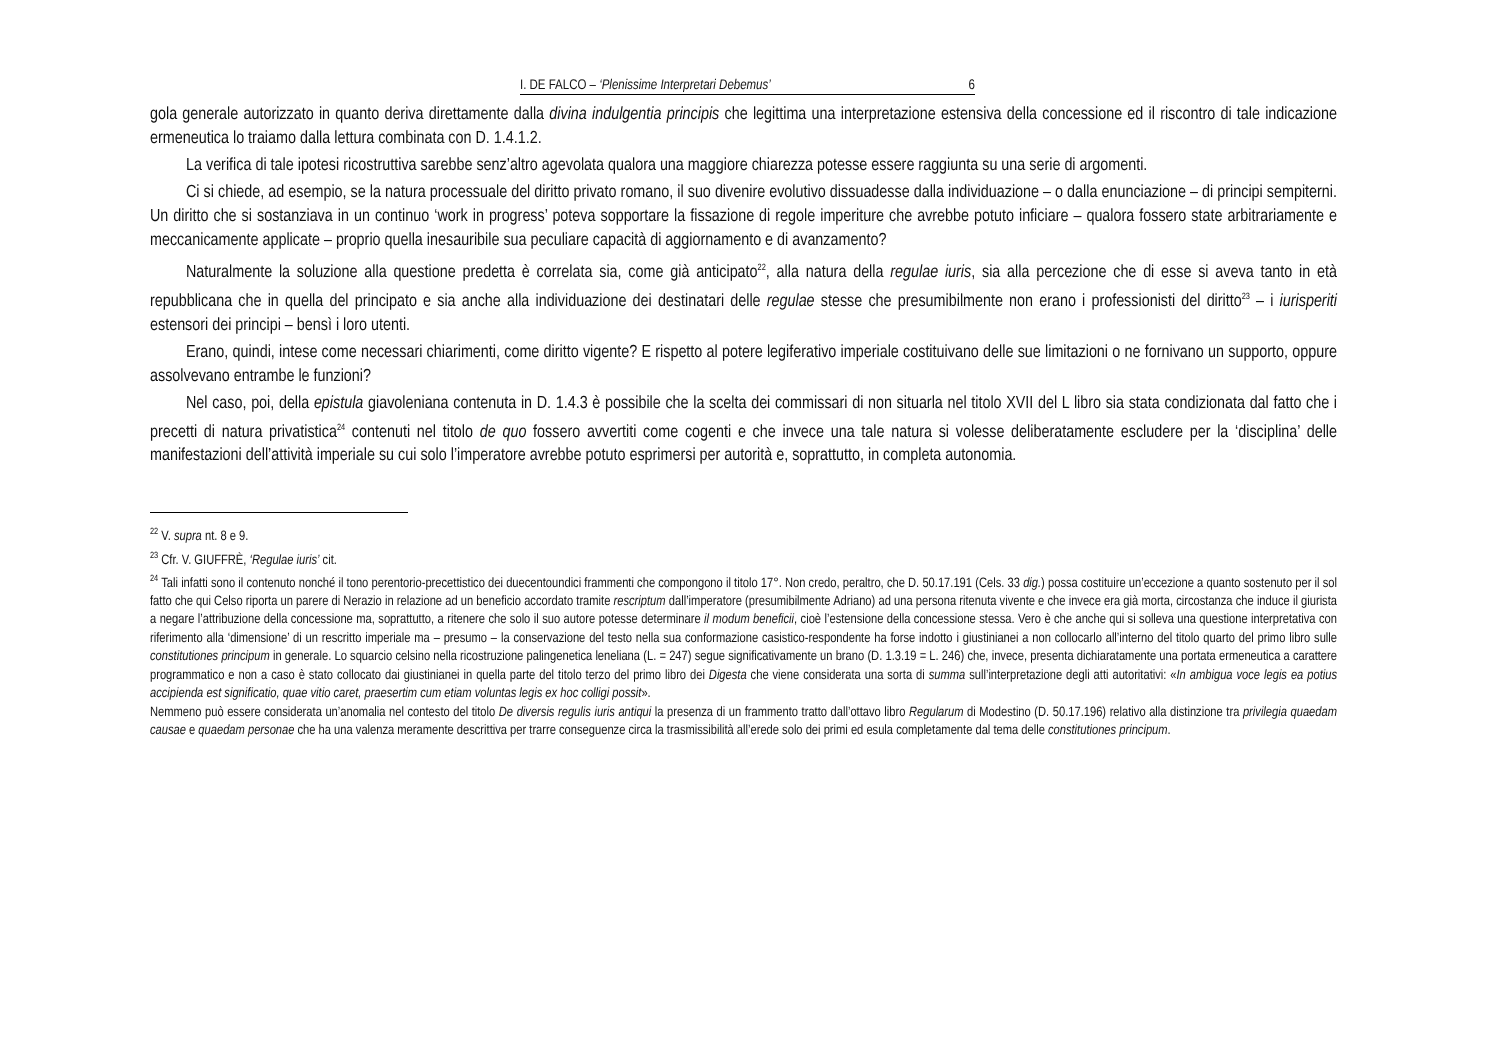I. DE FALCO – ‘Plenissime Interpretari Debemus’ 6
gola generale autorizzato in quanto deriva direttamente dalla divina indulgentia principis che legittima una interpretazione estensiva della concessione ed il riscontro di tale indicazione ermeneutica lo traiamo dalla lettura combinata con D. 1.4.1.2.
La verifica di tale ipotesi ricostruttiva sarebbe senz’altro agevolata qualora una maggiore chiarezza potesse essere raggiunta su una serie di argomenti.
Ci si chiede, ad esempio, se la natura processuale del diritto privato romano, il suo divenire evolutivo dissuadesse dalla individuazione – o dalla enunciazione – di principi sempiterni. Un diritto che si sostanziava in un continuo ‘work in progress’ poteva sopportare la fissazione di regole imperiture che avrebbe potuto inficiare – qualora fossero state arbitrariamente e meccanicamente applicate – proprio quella inesauribile sua peculiare capacità di aggiornamento e di avanzamento?
Naturalmente la soluzione alla questione predetta è correlata sia, come già anticipato<sup>22</sup>, alla natura della regulae iuris, sia alla percezione che di esse si aveva tanto in età repubblicana che in quella del principato e sia anche alla individuazione dei destinatari delle regulae stesse che presumibilmente non erano i professionisti del diritto<sup>23</sup> – i iurisperiti estensori dei principi – bensì i loro utenti.
Erano, quindi, intese come necessari chiarimenti, come diritto vigente? E rispetto al potere legiferativo imperiale costituivano delle sue limitazioni o ne fornivano un supporto, oppure assolvevano entrambe le funzioni?
Nel caso, poi, della epistula giavoleniana contenuta in D. 1.4.3 è possibile che la scelta dei commissari di non situarla nel titolo XVII del L libro sia stata condizionata dal fatto che i precetti di natura privatistica<sup>24</sup> contenuti nel titolo de quo fossero avvertiti come cogenti e che invece una tale natura si volesse deliberatamente escludere per la ‘disciplina’ delle manifestazioni dell’attività imperiale su cui solo l’imperatore avrebbe potuto esprimersi per autorità e, soprattutto, in completa autonomia.
<sup>22</sup> V. supra nt. 8 e 9.
<sup>23</sup> Cfr. V. GIUFFRÈ, ‘Regulae iuris’ cit.
<sup>24</sup> Tali infatti sono il contenuto nonché il tono perentorio-precettistico dei duecentoundici frammenti che compongono il titolo 17°. Non credo, peraltro, che D. 50.17.191 (Cels. 33 dig.) possa costituire un’eccezione a quanto sostenuto per il sol fatto che qui Celso riporta un parere di Nerazio in relazione ad un beneficio accordato tramite rescriptum dall’imperatore (presumibilmente Adriano) ad una persona ritenuta vivente e che invece era già morta, circostanza che induce il giurista a negare l’attribuzione della concessione ma, soprattutto, a ritenere che solo il suo autore potesse determinare il modum beneficii, cioè l’estensione della concessione stessa. Vero è che anche qui si solleva una questione interpretativa con riferimento alla ‘dimensione’ di un rescritto imperiale ma – presumo – la conservazione del testo nella sua conformazione casistico-respondente ha forse indotto i giustinianei a non collocarlo all’interno del titolo quarto del primo libro sulle constitutiones principum in generale. Lo squarcio celsino nella ricostruzione palingenetica leneliana (L. = 247) segue significativamente un brano (D. 1.3.19 = L. 246) che, invece, presenta dichiaratamente una portata ermeneutica a carattere programmatico e non a caso è stato collocato dai giustinianei in quella parte del titolo terzo del primo libro dei Digesta che viene considerata una sorta di summa sull’interpretazione degli atti autoritativi: «In ambigua voce legis ea potius accipienda est significatio, quae vitio caret, praesertim cum etiam voluntas legis ex hoc colligi possit».
Nemmeno può essere considerata un’anomalia nel contesto del titolo De diversis regulis iuris antiqui la presenza di un frammento tratto dall’ottavo libro Regularum di Modestino (D. 50.17.196) relativo alla distinzione tra privilegia quaedam causae e quaedam personae che ha una valenza meramente descrittiva per trarre conseguenze circa la trasmissibilità all’erede solo dei primi ed esula completamente dal tema delle constitutiones principum.